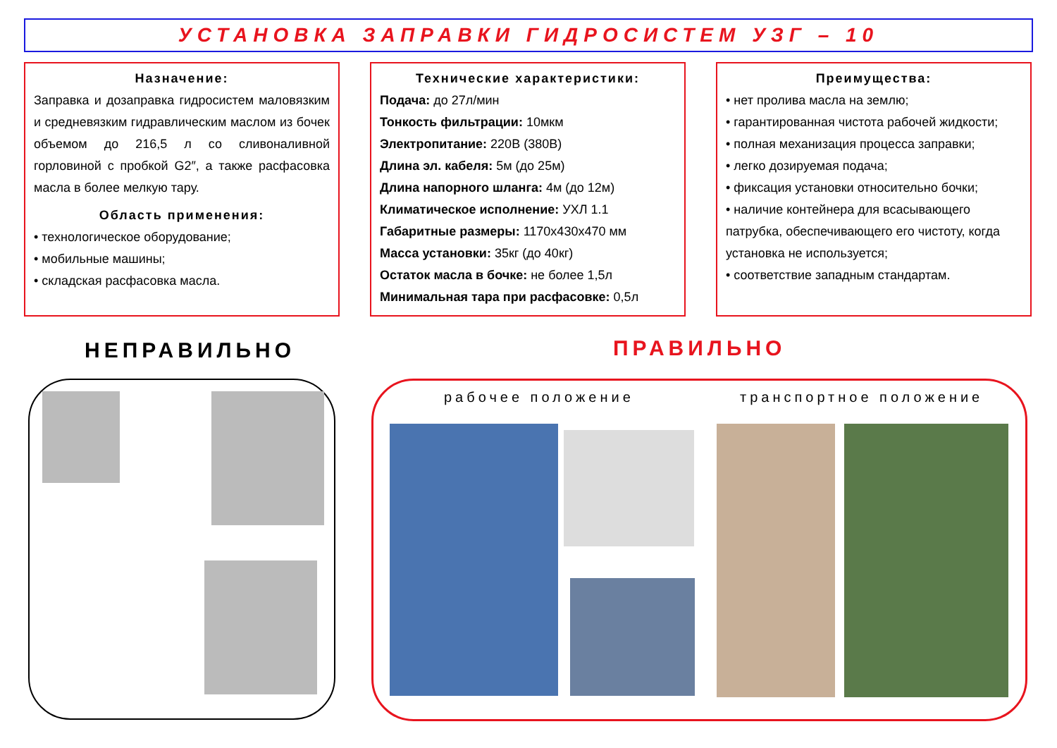УСТАНОВКА ЗАПРАВКИ ГИДРОСИСТЕМ УЗГ – 10
Назначение:
Заправка и дозаправка гидросистем маловязким и средневязким гидравлическим маслом из бочек объемом до 216,5 л со сливоналивной горловиной с пробкой G2″, а также расфасовка масла в более мелкую тару.
Область применения:
• технологическое оборудование;
• мобильные машины;
• складская расфасовка масла.
Технические характеристики:
Подача: до 27л/мин
Тонкость фильтрации: 10мкм
Электропитание: 220В (380В)
Длина эл. кабеля: 5м (до 25м)
Длина напорного шланга: 4м (до 12м)
Климатическое исполнение: УХЛ 1.1
Габаритные размеры: 1170х430х470 мм
Масса установки: 35кг (до 40кг)
Остаток масла в бочке: не более 1,5л
Минимальная тара при расфасовке: 0,5л
Преимущества:
• нет пролива масла на землю;
• гарантированная чистота рабочей жидкости;
• полная механизация процесса заправки;
• легко дозируемая подача;
• фиксация установки относительно бочки;
• наличие контейнера для всасывающего патрубка, обеспечивающего его чистоту, когда установка не используется;
• соответствие западным стандартам.
НЕПРАВИЛЬНО ПРАВИЛЬНО
рабочее положение транспортное положение